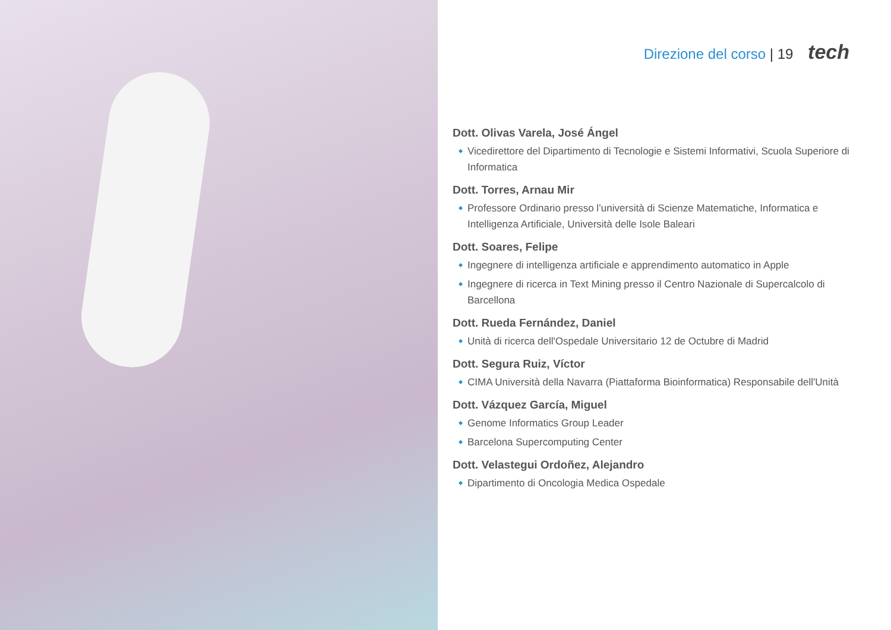Direzione del corso | 19 tech
Dott. Olivas Varela, José Ángel
Vicedirettore del Dipartimento di Tecnologie e Sistemi Informativi, Scuola Superiore di Informatica
Dott. Torres, Arnau Mir
Professore Ordinario presso l’università di Scienze Matematiche, Informatica e Intelligenza Artificiale, Università delle Isole Baleari
Dott. Soares, Felipe
Ingegnere di intelligenza artificiale e apprendimento automatico in Apple
Ingegnere di ricerca in Text Mining presso il Centro Nazionale di Supercalcolo di Barcellona
Dott. Rueda Fernández, Daniel
Unità di ricerca dell'Ospedale Universitario 12 de Octubre di Madrid
Dott. Segura Ruiz, Víctor
CIMA Università della Navarra (Piattaforma Bioinformatica) Responsabile dell'Unità
Dott. Vázquez García, Miguel
Genome Informatics Group Leader
Barcelona Supercomputing Center
Dott. Velastegui Ordoñez, Alejandro
Dipartimento di Oncologia Medica Ospedale